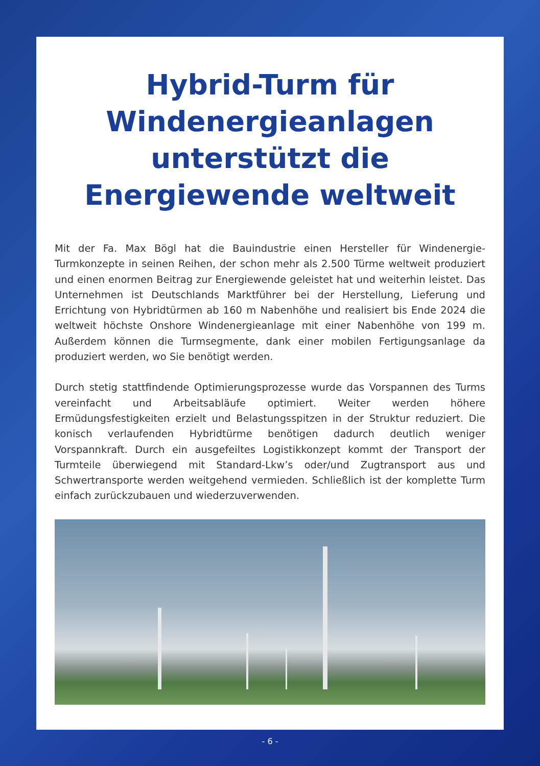Hybrid-Turm für
Windenergieanlagen
unterstützt die
Energiewende weltweit
Mit der Fa. Max Bögl hat die Bauindustrie einen Hersteller für Windenergie-Turmkonzepte in seinen Reihen, der schon mehr als 2.500 Türme weltweit produziert und einen enormen Beitrag zur Energiewende geleistet hat und weiterhin leistet. Das Unternehmen ist Deutschlands Marktführer bei der Herstellung, Lieferung und Errichtung von Hybridtürmen ab 160 m Nabenhöhe und realisiert bis Ende 2024 die weltweit höchste Onshore Windenergieanlage mit einer Nabenhöhe von 199 m. Außerdem können die Turmsegmente, dank einer mobilen Fertigungsanlage da produziert werden, wo Sie benötigt werden.
Durch stetig stattfindende Optimierungsprozesse wurde das Vorspannen des Turms vereinfacht und Arbeitsabläufe optimiert. Weiter werden höhere Ermüdungsfestigkeiten erzielt und Belastungsspitzen in der Struktur reduziert. Die konisch verlaufenden Hybridtürme benötigen dadurch deutlich weniger Vorspannkraft. Durch ein ausgefeiltes Logistikkonzept kommt der Transport der Turmteile überwiegend mit Standard-Lkw’s oder/und Zugtransport aus und Schwertransporte werden weitgehend vermieden. Schließlich ist der komplette Turm einfach zurückzubauen und wiederzuverwenden.
- 6 -